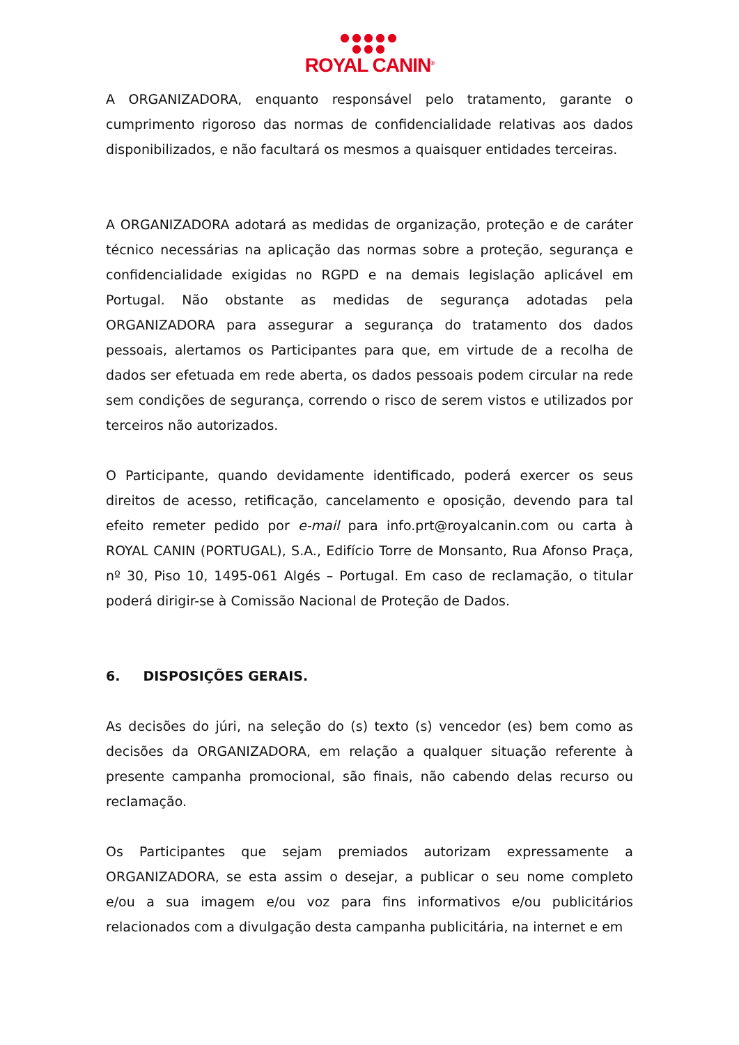●●●●●
●●●
ROYAL CANIN<sup>®</sup>
A ORGANIZADORA, enquanto responsável pelo tratamento, garante o cumprimento rigoroso das normas de confidencialidade relativas aos dados disponibilizados, e não facultará os mesmos a quaisquer entidades terceiras.
A ORGANIZADORA adotará as medidas de organização, proteção e de caráter técnico necessárias na aplicação das normas sobre a proteção, segurança e confidencialidade exigidas no RGPD e na demais legislação aplicável em Portugal. Não obstante as medidas de segurança adotadas pela ORGANIZADORA para assegurar a segurança do tratamento dos dados pessoais, alertamos os Participantes para que, em virtude de a recolha de dados ser efetuada em rede aberta, os dados pessoais podem circular na rede sem condições de segurança, correndo o risco de serem vistos e utilizados por terceiros não autorizados.
O Participante, quando devidamente identificado, poderá exercer os seus direitos de acesso, retificação, cancelamento e oposição, devendo para tal efeito remeter pedido por e-mail para info.prt@royalcanin.com ou carta à ROYAL CANIN (PORTUGAL), S.A., Edifício Torre de Monsanto, Rua Afonso Praça, nº 30, Piso 10, 1495-061 Algés – Portugal. Em caso de reclamação, o titular poderá dirigir-se à Comissão Nacional de Proteção de Dados.
6. DISPOSIÇÕES GERAIS.
As decisões do júri, na seleção do (s) texto (s) vencedor (es) bem como as decisões da ORGANIZADORA, em relação a qualquer situação referente à presente campanha promocional, são finais, não cabendo delas recurso ou reclamação.
Os Participantes que sejam premiados autorizam expressamente a ORGANIZADORA, se esta assim o desejar, a publicar o seu nome completo e/ou a sua imagem e/ou voz para fins informativos e/ou publicitários relacionados com a divulgação desta campanha publicitária, na internet e em